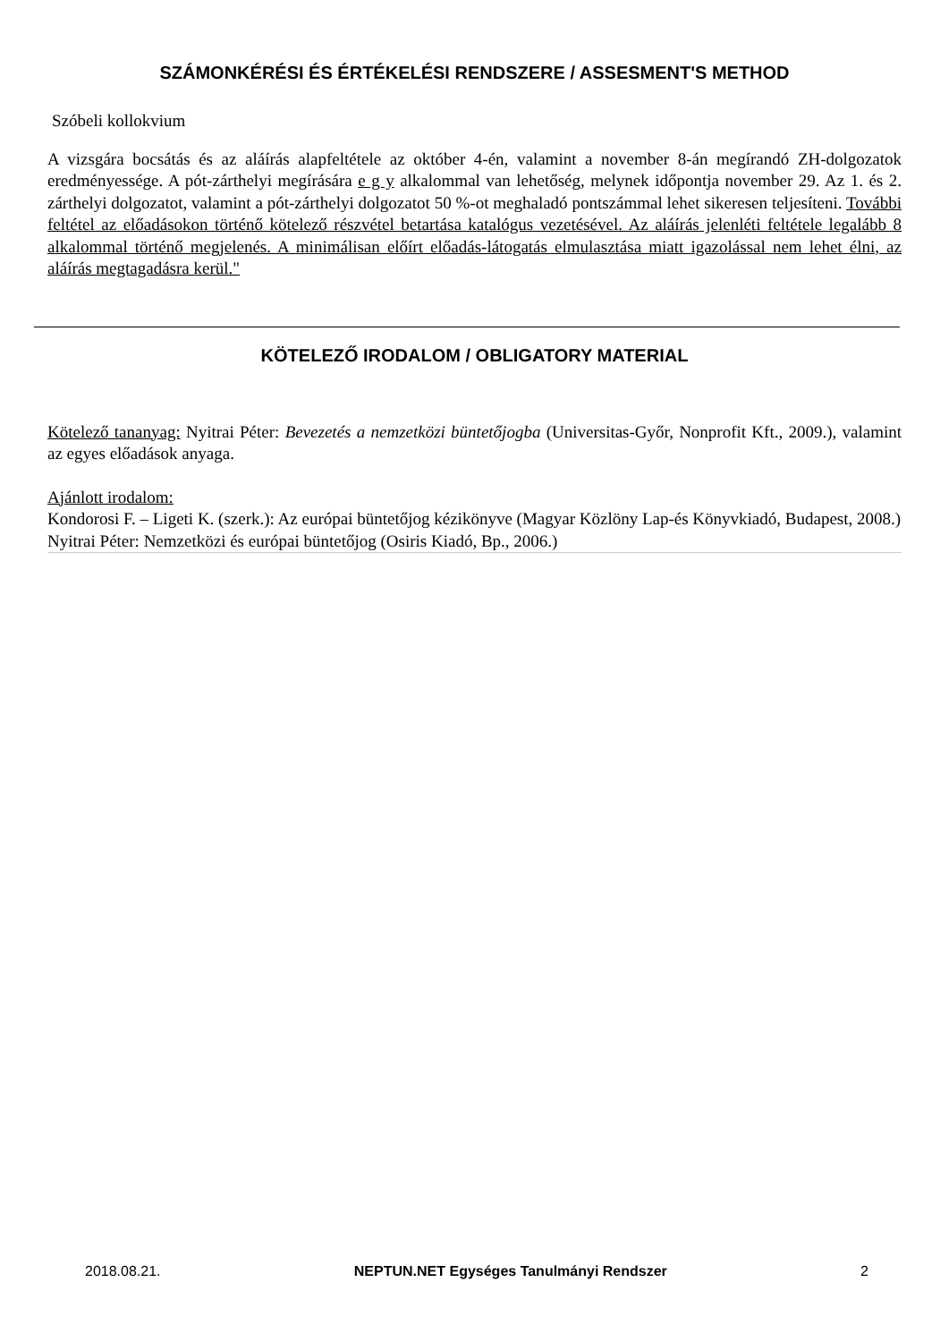SZÁMONKÉRÉSI ÉS ÉRTÉKELÉSI RENDSZERE / ASSESMENT'S METHOD
Szóbeli kollokvium
A vizsgára bocsátás és az aláírás alapfeltétele az október 4-én, valamint a november 8-án megírandó ZH-dolgozatok eredményessége. A pót-zárthelyi megírására e g y alkalommal van lehetőség, melynek időpontja november 29. Az 1. és 2. zárthelyi dolgozatot, valamint a pót-zárthelyi dolgozatot 50 %-ot meghaladó pontszámmal lehet sikeresen teljesíteni. További feltétel az előadásokon történő kötelező részvétel betartása katalógus vezetésével. Az aláírás jelenléti feltétele legalább 8 alkalommal történő megjelenés. A minimálisan előírt előadás-látogatás elmulasztása miatt igazolással nem lehet élni, az aláírás megtagadásra kerül."
KÖTELEZŐ IRODALOM / OBLIGATORY MATERIAL
Kötelező tananyag: Nyitrai Péter: Bevezetés a nemzetközi büntetőjogba (Universitas-Győr, Nonprofit Kft., 2009.), valamint az egyes előadások anyaga.
Ajánlott irodalom:
Kondorosi F. – Ligeti K. (szerk.): Az európai büntetőjog kézikönyve (Magyar Közlöny Lap-és Könyvkiadó, Budapest, 2008.)
Nyitrai Péter: Nemzetközi és európai büntetőjog (Osiris Kiadó, Bp., 2006.)
2018.08.21. NEPTUN.NET Egységes Tanulmányi Rendszer 2